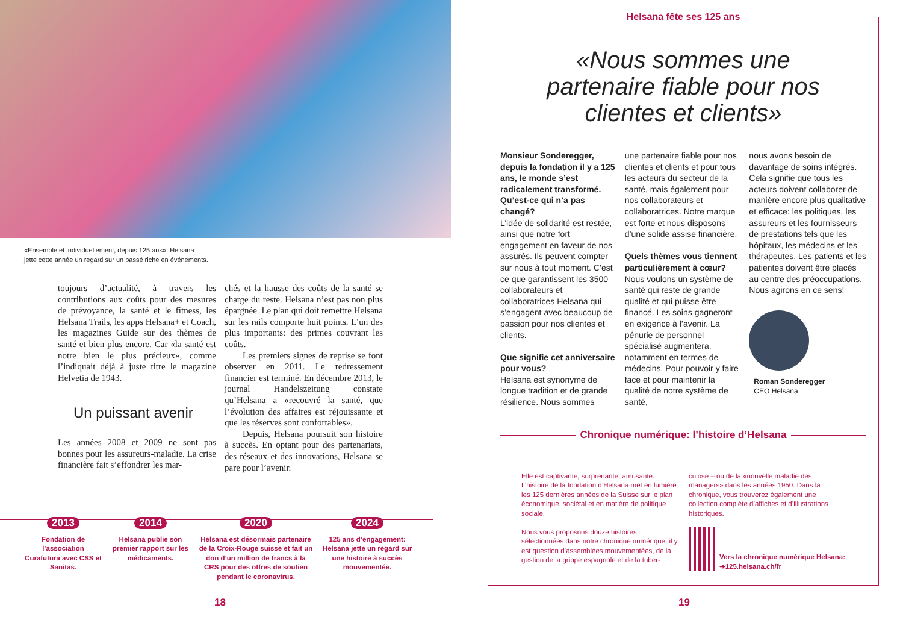«Ensemble et individuellement, depuis 125 ans»: Helsana
jette cette année un regard sur un passé riche en événements.
toujours d’actualité, à travers les contributions aux coûts pour des mesures de prévoyance, la santé et le fitness, les Helsana Trails, les apps Helsana+ et Coach, les magazines Guide sur des thèmes de santé et bien plus encore. Car «la santé est notre bien le plus précieux», comme l’indiquait déjà à juste titre le magazine Helvetia de 1943.
Un puissant avenir
Les années 2008 et 2009 ne sont pas bonnes pour les assureurs-maladie. La crise financière fait s’effondrer les mar-
chés et la hausse des coûts de la santé se charge du reste. Helsana n’est pas non plus épargnée. Le plan qui doit remettre Helsana sur les rails comporte huit points. L’un des plus importants: des primes couvrant les coûts.
  Les premiers signes de reprise se font observer en 2011. Le redressement financier est terminé. En décembre 2013, le journal Handelszeitung constate qu’Helsana a «recouvré la santé, que l’évolution des affaires est réjouissante et que les réserves sont confortables».
  Depuis, Helsana poursuit son histoire à succès. En optant pour des partenariats, des réseaux et des innovations, Helsana se pare pour l’avenir.
2013
Fondation de l’association Curafutura avec CSS et Sanitas.
2014
Helsana publie son premier rapport sur les médicaments.
2020
Helsana est désormais partenaire de la Croix-Rouge suisse et fait un don d’un million de francs à la CRS pour des offres de soutien pendant le coronavirus.
2024
125 ans d’engagement: Helsana jette un regard sur une histoire à succès mouvementée.
18
Helsana fête ses 125 ans
«Nous sommes une
partenaire fiable pour nos
clientes et clients»
Monsieur Sonderegger, depuis la fondation il y a 125 ans, le monde s’est radicalement transformé. Qu’est-ce qui n’a pas changé?
L’idée de solidarité est restée, ainsi que notre fort engagement en faveur de nos assurés. Ils peuvent compter sur nous à tout moment. C’est ce que garantissent les 3500 collaborateurs et collaboratrices Helsana qui s’engagent avec beaucoup de passion pour nos clientes et clients.
Que signifie cet anniversaire pour vous?
Helsana est synonyme de longue tradition et de grande résilience. Nous sommes
une partenaire fiable pour nos clientes et clients et pour tous les acteurs du secteur de la santé, mais également pour nos collaborateurs et collaboratrices. Notre marque est forte et nous disposons d’une solide assise financière.
Quels thèmes vous tiennent particulièrement à cœur?
Nous voulons un système de santé qui reste de grande qualité et qui puisse être financé. Les soins gagneront en exigence à l’avenir. La pénurie de personnel spécialisé augmentera, notamment en termes de médecins. Pour pouvoir y faire face et pour maintenir la qualité de notre système de santé,
nous avons besoin de davantage de soins intégrés. Cela signifie que tous les acteurs doivent collaborer de manière encore plus qualitative et efficace: les politiques, les assureurs et les fournisseurs de prestations tels que les hôpitaux, les médecins et les thérapeutes. Les patients et les patientes doivent être placés au centre des préoccupations. Nous agirons en ce sens!
Roman Sonderegger
CEO Helsana
Chronique numérique: l’histoire d’Helsana
Elle est captivante, surprenante, amusante. L’histoire de la fondation d’Helsana met en lumière les 125 dernières années de la Suisse sur le plan économique, sociétal et en matière de politique sociale.
Nous vous proposons douze histoires sélectionnées dans notre chronique numérique: il y est question d’assemblées mouvementées, de la gestion de la grippe espagnole et de la tuber-
culose – ou de la «nouvelle maladie des managers» dans les années 1950. Dans la chronique, vous trouverez également une collection complète d’affiches et d’illustrations historiques.
Vers la chronique numérique Helsana:
➜125.helsana.ch/fr
19